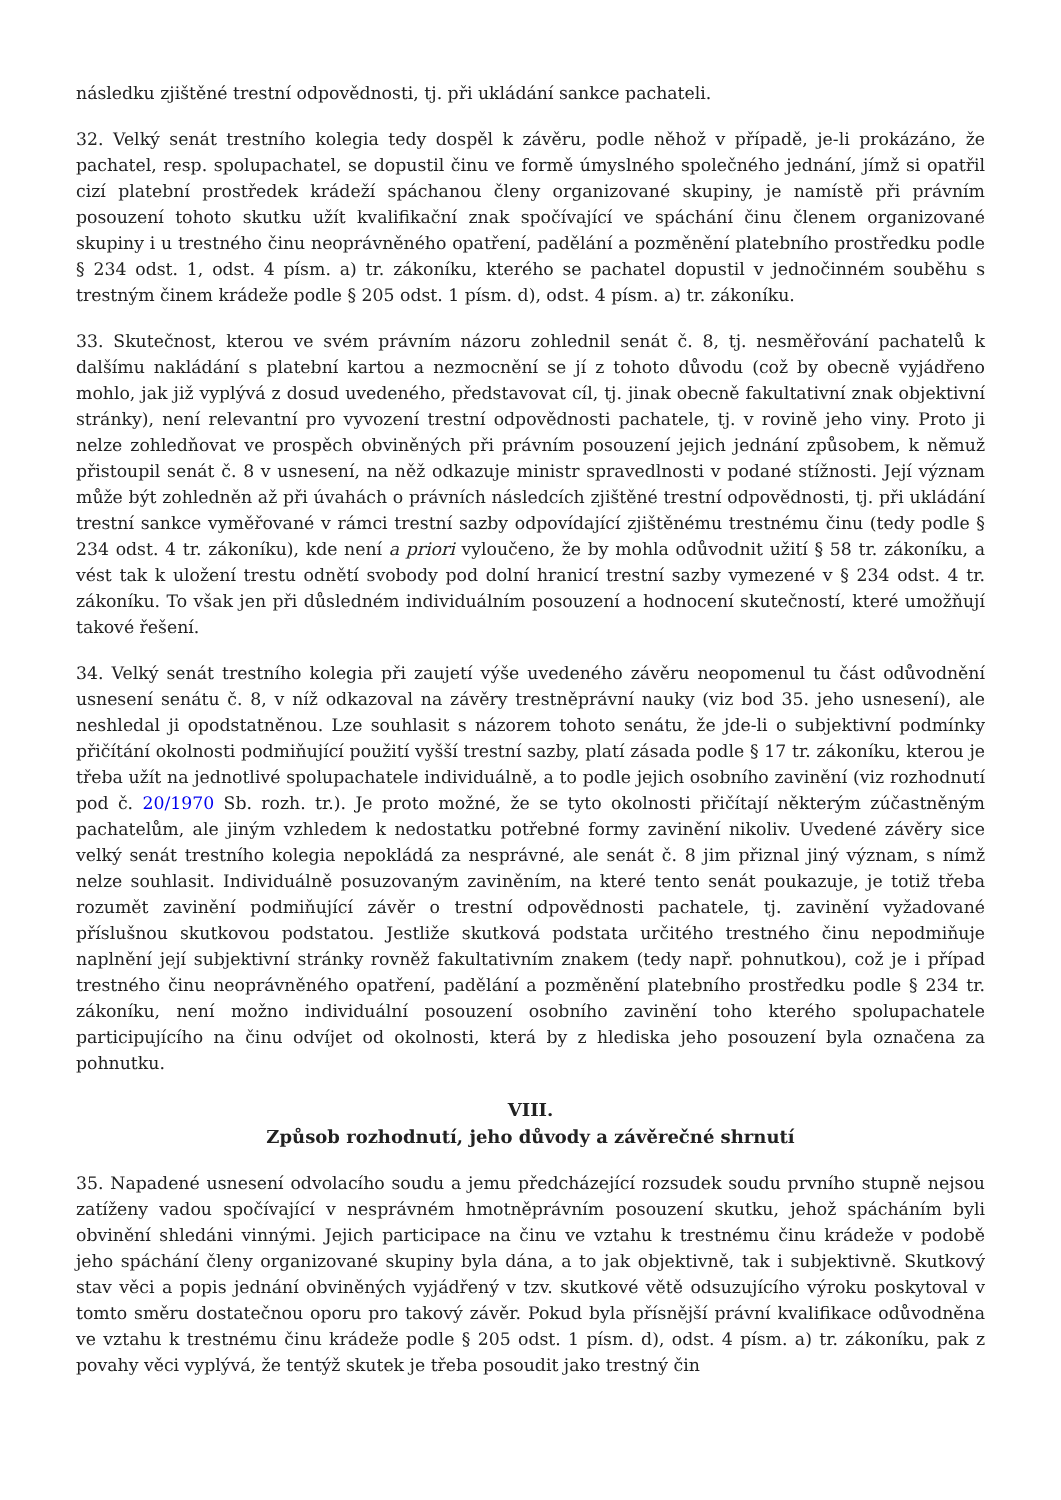následku zjištěné trestní odpovědnosti, tj. při ukládání sankce pachateli.
32. Velký senát trestního kolegia tedy dospěl k závěru, podle něhož v případě, je-li prokázáno, že pachatel, resp. spolupachatel, se dopustil činu ve formě úmyslného společného jednání, jímž si opatřil cizí platební prostředek krádeží spáchanou členy organizované skupiny, je namístě při právním posouzení tohoto skutku užít kvalifikační znak spočívající ve spáchání činu členem organizované skupiny i u trestného činu neoprávněného opatření, padělání a pozměnění platebního prostředku podle § 234 odst. 1, odst. 4 písm. a) tr. zákoníku, kterého se pachatel dopustil v jednočinném souběhu s trestným činem krádeže podle § 205 odst. 1 písm. d), odst. 4 písm. a) tr. zákoníku.
33. Skutečnost, kterou ve svém právním názoru zohlednil senát č. 8, tj. nesměřování pachatelů k dalšímu nakládání s platební kartou a nezmocnění se jí z tohoto důvodu (což by obecně vyjádřeno mohlo, jak již vyplývá z dosud uvedeného, představovat cíl, tj. jinak obecně fakultativní znak objektivní stránky), není relevantní pro vyvození trestní odpovědnosti pachatele, tj. v rovině jeho viny. Proto ji nelze zohledňovat ve prospěch obviněných při právním posouzení jejich jednání způsobem, k němuž přistoupil senát č. 8 v usnesení, na něž odkazuje ministr spravedlnosti v podané stížnosti. Její význam může být zohledněn až při úvahách o právních následcích zjištěné trestní odpovědnosti, tj. při ukládání trestní sankce vyměřované v rámci trestní sazby odpovídající zjištěnému trestnému činu (tedy podle § 234 odst. 4 tr. zákoníku), kde není a priori vyloučeno, že by mohla odůvodnit užití § 58 tr. zákoníku, a vést tak k uložení trestu odnětí svobody pod dolní hranicí trestní sazby vymezené v § 234 odst. 4 tr. zákoníku. To však jen při důsledném individuálním posouzení a hodnocení skutečností, které umožňují takové řešení.
34. Velký senát trestního kolegia při zaujetí výše uvedeného závěru neopomenul tu část odůvodnění usnesení senátu č. 8, v níž odkazoval na závěry trestněprávní nauky (viz bod 35. jeho usnesení), ale neshledal ji opodstatněnou. Lze souhlasit s názorem tohoto senátu, že jde-li o subjektivní podmínky přičítání okolnosti podmiňující použití vyšší trestní sazby, platí zásada podle § 17 tr. zákoníku, kterou je třeba užít na jednotlivé spolupachatele individuálně, a to podle jejich osobního zavinění (viz rozhodnutí pod č. 20/1970 Sb. rozh. tr.). Je proto možné, že se tyto okolnosti přičítají některým zúčastněným pachatelům, ale jiným vzhledem k nedostatku potřebné formy zavinění nikoliv. Uvedené závěry sice velký senát trestního kolegia nepokládá za nesprávné, ale senát č. 8 jim přiznal jiný význam, s nímž nelze souhlasit. Individuálně posuzovaným zaviněním, na které tento senát poukazuje, je totiž třeba rozumět zavinění podmiňující závěr o trestní odpovědnosti pachatele, tj. zavinění vyžadované příslušnou skutkovou podstatou. Jestliže skutková podstata určitého trestného činu nepodmiňuje naplnění její subjektivní stránky rovněž fakultativním znakem (tedy např. pohnutkou), což je i případ trestného činu neoprávněného opatření, padělání a pozměnění platebního prostředku podle § 234 tr. zákoníku, není možno individuální posouzení osobního zavinění toho kterého spolupachatele participujícího na činu odvíjet od okolnosti, která by z hlediska jeho posouzení byla označena za pohnutku.
VIII.
Způsob rozhodnutí, jeho důvody a závěrečné shrnutí
35. Napadené usnesení odvolacího soudu a jemu předcházející rozsudek soudu prvního stupně nejsou zatíženy vadou spočívající v nesprávném hmotněprávním posouzení skutku, jehož spácháním byli obvinění shledáni vinnými. Jejich participace na činu ve vztahu k trestnému činu krádeže v podobě jeho spáchání členy organizované skupiny byla dána, a to jak objektivně, tak i subjektivně. Skutkový stav věci a popis jednání obviněných vyjádřený v tzv. skutkové větě odsuzujícího výroku poskytoval v tomto směru dostatečnou oporu pro takový závěr. Pokud byla přísnější právní kvalifikace odůvodněna ve vztahu k trestnému činu krádeže podle § 205 odst. 1 písm. d), odst. 4 písm. a) tr. zákoníku, pak z povahy věci vyplývá, že tentýž skutek je třeba posoudit jako trestný čin